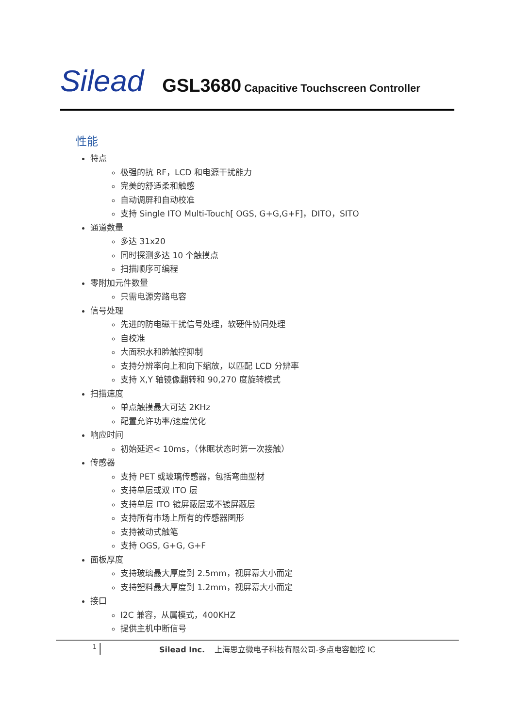Silead GSL3680 Capacitive Touchscreen Controller
性能
特点
极强的抗 RF，LCD 和电源干扰能力
完美的舒适柔和触感
自动调屏和自动校准
支持 Single ITO Multi-Touch[ OGS, G+G,G+F]，DITO，SITO
通道数量
多达 31x20
同时探测多达 10 个触摸点
扫描顺序可编程
零附加元件数量
只需电源旁路电容
信号处理
先进的防电磁干扰信号处理，软硬件协同处理
自校准
大面积水和脸触控抑制
支持分辨率向上和向下缩放，以匹配 LCD 分辨率
支持 X,Y 轴镜像翻转和 90,270 度旋转模式
扫描速度
单点触摸最大可达 2KHz
配置允许功率/速度优化
响应时间
初始延迟< 10ms，（休眠状态时第一次接触）
传感器
支持 PET 或玻璃传感器，包括弯曲型材
支持单层或双 ITO 层
支持单层 ITO 镀屏蔽层或不镀屏蔽层
支持所有市场上所有的传感器图形
支持被动式触笔
支持 OGS, G+G, G+F
面板厚度
支持玻璃最大厚度到 2.5mm，视屏幕大小而定
支持塑料最大厚度到 1.2mm，视屏幕大小而定
接口
I2C 兼容，从属模式，400KHZ
提供主机中断信号
1 Silead Inc. 上海思立微电子科技有限公司-多点电容触控 IC